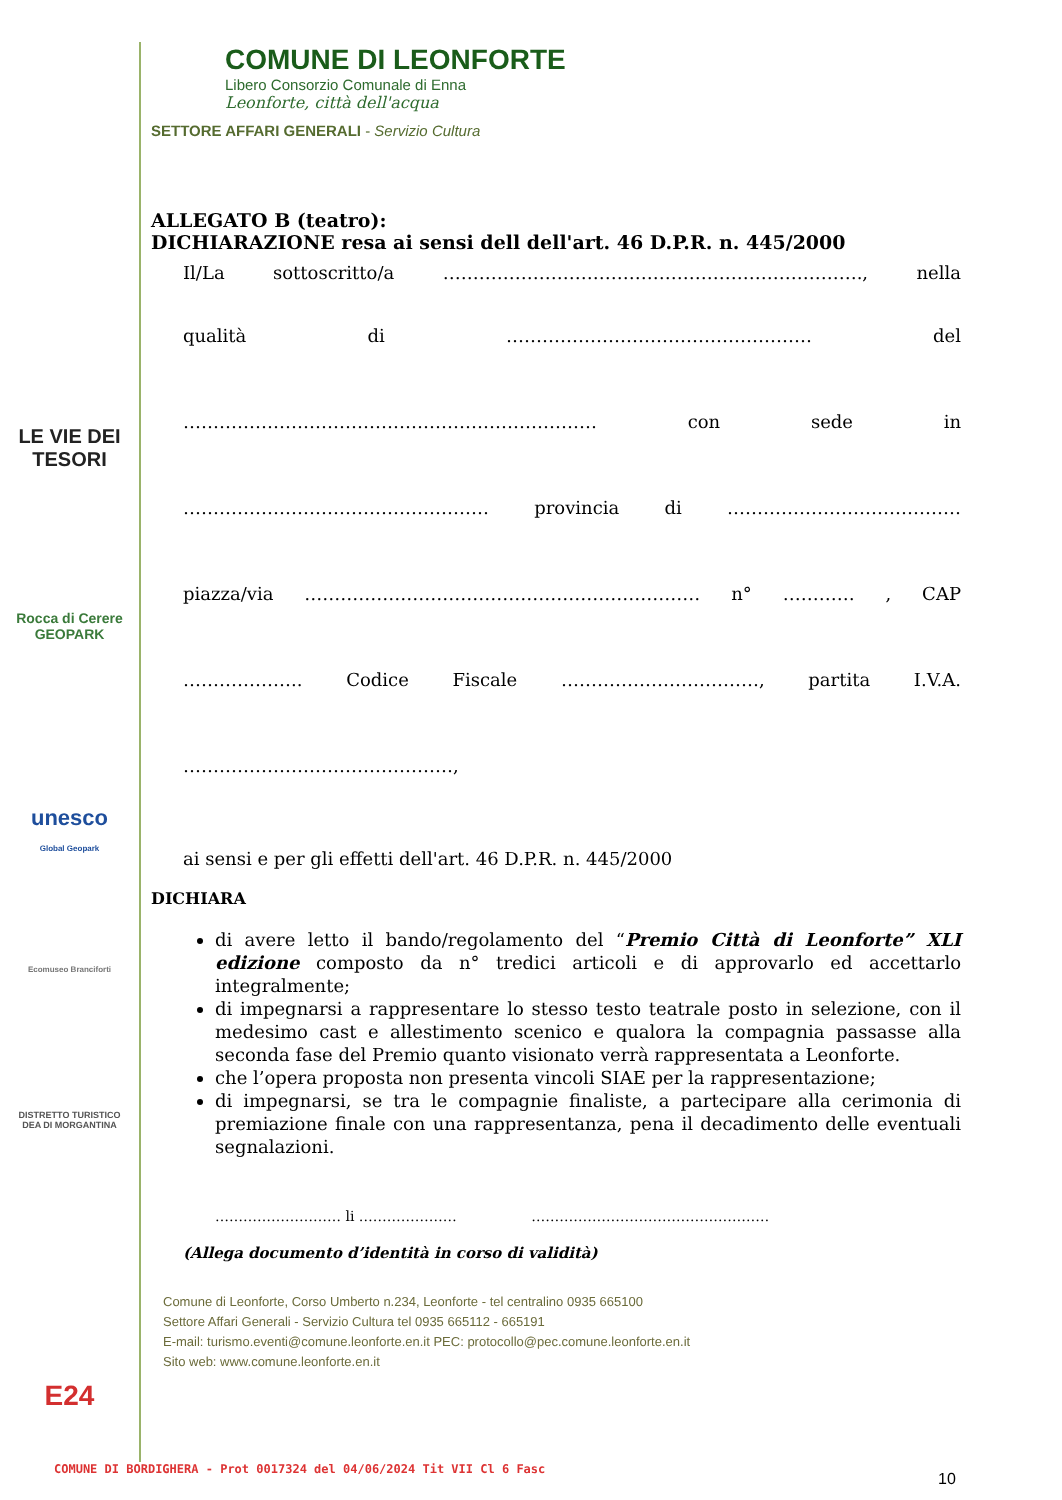LE VIE DEI
TESORI
Rocca di Cerere
GEOPARK
unesco
Global Geopark
Ecomuseo Branciforti
DISTRETTO TURISTICO DEA DI MORGANTINA
E24
COMUNE DI LEONFORTE
Libero Consorzio Comunale di Enna
Leonforte, città dell'acqua
SETTORE AFFARI GENERALI - Servizio Cultura
ALLEGATO B (teatro):
DICHIARAZIONE resa ai sensi dell dell'art. 46 D.P.R. n. 445/2000
Il/La sottoscritto/a ……………………………………………………………., nella
qualità di …………………………………………… del
…………………………………………………………… con sede in
…………………………………………… provincia di …………………………………
piazza/via ………………………………………………………… n° ………… , CAP
……………….. Codice Fiscale ……………………………, partita I.V.A.
………………………………………,
ai sensi e per gli effetti dell'art. 46 D.P.R. n. 445/2000
DICHIARA
di avere letto il bando/regolamento del “Premio Città di Leonforte” XLI edizione composto da n° tredici articoli e di approvarlo ed accettarlo integralmente;
di impegnarsi a rappresentare lo stesso testo teatrale posto in selezione, con il medesimo cast e allestimento scenico e qualora la compagnia passasse alla seconda fase del Premio quanto visionato verrà rappresentata a Leonforte.
che l’opera proposta non presenta vincoli SIAE per la rappresentazione;
di impegnarsi, se tra le compagnie finaliste, a partecipare alla cerimonia di premiazione finale con una rappresentanza, pena il decadimento delle eventuali segnalazioni.
……………………… li ………………… ……………………………………………
(Allega documento d’identità in corso di validità)
Comune di Leonforte, Corso Umberto n.234, Leonforte - tel centralino 0935 665100
Settore Affari Generali - Servizio Cultura tel 0935 665112 - 665191
E-mail: turismo.eventi@comune.leonforte.en.it PEC: protocollo@pec.comune.leonforte.en.it
Sito web: www.comune.leonforte.en.it
COMUNE DI BORDIGHERA - Prot 0017324 del 04/06/2024 Tit VII Cl 6 Fasc
10